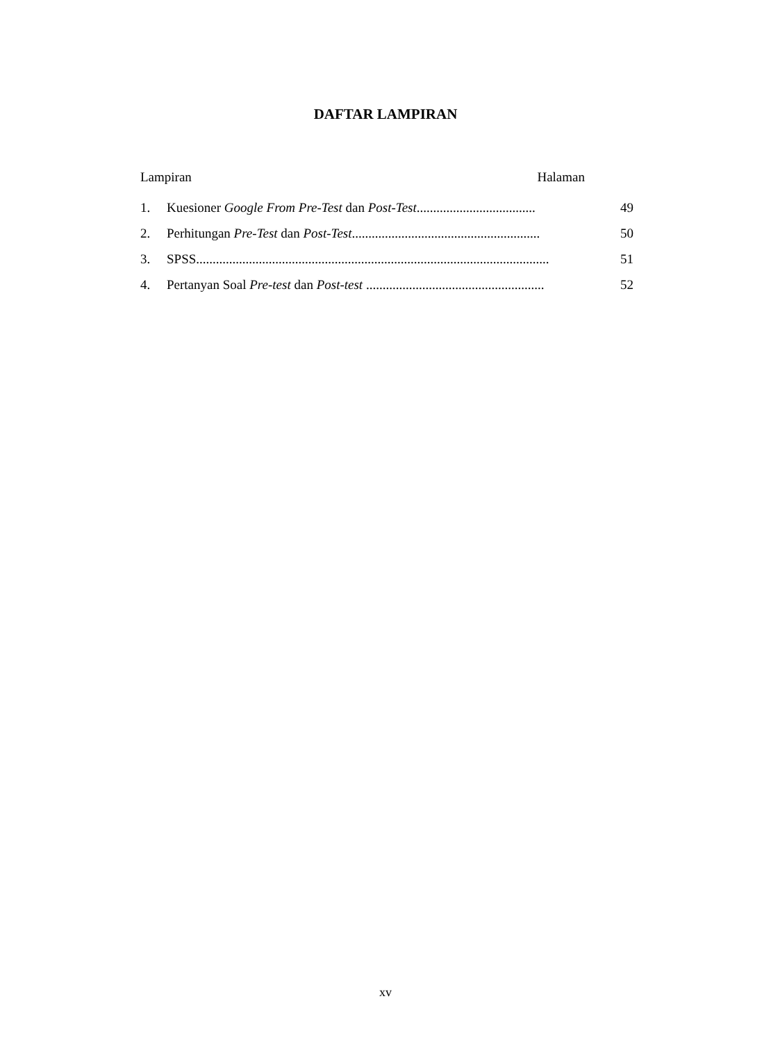DAFTAR LAMPIRAN
Lampiran Halaman
1. Kuesioner Google From Pre-Test dan Post-Test.................................... 49
2. Perhitungan Pre-Test dan Post-Test......................................................... 50
3. SPSS........................................................................................................... 51
4. Pertanyan Soal Pre-test dan Post-test ...................................................... 52
xv